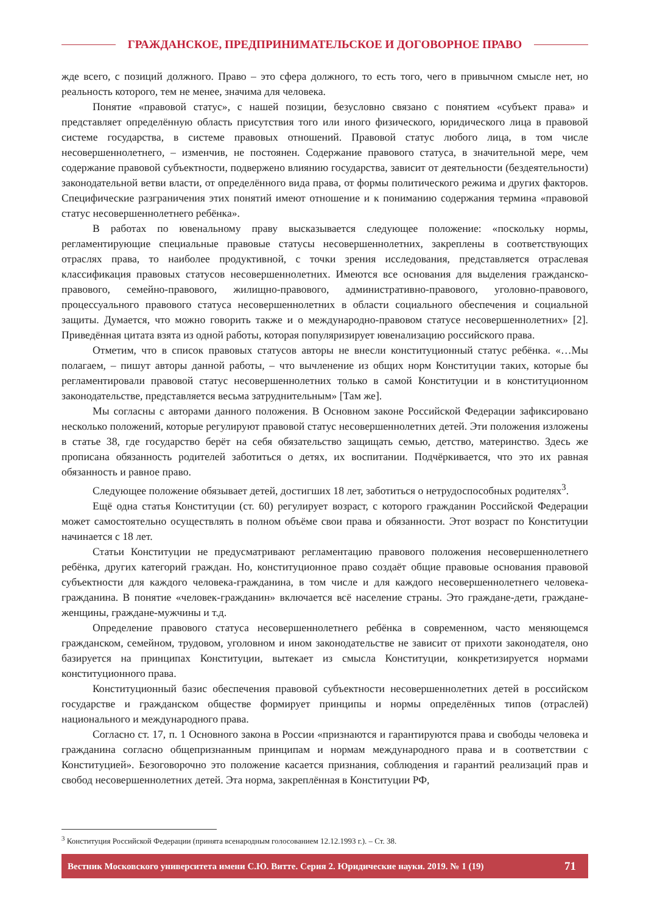ГРАЖДАНСКОЕ, ПРЕДПРИНИМАТЕЛЬСКОЕ И ДОГОВОРНОЕ ПРАВО
жде всего, с позиций должного. Право – это сфера должного, то есть того, чего в привычном смысле нет, но реальность которого, тем не менее, значима для человека.
Понятие «правовой статус», с нашей позиции, безусловно связано с понятием «субъект права» и представляет определённую область присутствия того или иного физического, юридического лица в правовой системе государства, в системе правовых отношений. Правовой статус любого лица, в том числе несовершеннолетнего, – изменчив, не постоянен. Содержание правового статуса, в значительной мере, чем содержание правовой субъектности, подвержено влиянию государства, зависит от деятельности (бездеятельности) законодательной ветви власти, от определённого вида права, от формы политического режима и других факторов. Специфические разграничения этих понятий имеют отношение и к пониманию содержания термина «правовой статус несовершеннолетнего ребёнка».
В работах по ювенальному праву высказывается следующее положение: «поскольку нормы, регламентирующие специальные правовые статусы несовершеннолетних, закреплены в соответствующих отраслях права, то наиболее продуктивной, с точки зрения исследования, представляется отраслевая классификация правовых статусов несовершеннолетних. Имеются все основания для выделения гражданско-правового, семейно-правового, жилищно-правового, административно-правового, уголовно-правового, процессуального правового статуса несовершеннолетних в области социального обеспечения и социальной защиты. Думается, что можно говорить также и о международно-правовом статусе несовершеннолетних» [2]. Приведённая цитата взята из одной работы, которая популяризирует ювенализацию российского права.
Отметим, что в список правовых статусов авторы не внесли конституционный статус ребёнка. «…Мы полагаем, – пишут авторы данной работы, – что вычленение из общих норм Конституции таких, которые бы регламентировали правовой статус несовершеннолетних только в самой Конституции и в конституционном законодательстве, представляется весьма затруднительным» [Там же].
Мы согласны с авторами данного положения. В Основном законе Российской Федерации зафиксировано несколько положений, которые регулируют правовой статус несовершеннолетних детей. Эти положения изложены в статье 38, где государство берёт на себя обязательство защищать семью, детство, материнство. Здесь же прописана обязанность родителей заботиться о детях, их воспитании. Подчёркивается, что это их равная обязанность и равное право.
Следующее положение обязывает детей, достигших 18 лет, заботиться о нетрудоспособных родителях<sup>3</sup>.
Ещё одна статья Конституции (ст. 60) регулирует возраст, с которого гражданин Российской Федерации может самостоятельно осуществлять в полном объёме свои права и обязанности. Этот возраст по Конституции начинается с 18 лет.
Статьи Конституции не предусматривают регламентацию правового положения несовершеннолетнего ребёнка, других категорий граждан. Но, конституционное право создаёт общие правовые основания правовой субъектности для каждого человека-гражданина, в том числе и для каждого несовершеннолетнего человека-гражданина. В понятие «человек-гражданин» включается всё население страны. Это граждане-дети, граждане-женщины, граждане-мужчины и т.д.
Определение правового статуса несовершеннолетнего ребёнка в современном, часто меняющемся гражданском, семейном, трудовом, уголовном и ином законодательстве не зависит от прихоти законодателя, оно базируется на принципах Конституции, вытекает из смысла Конституции, конкретизируется нормами конституционного права.
Конституционный базис обеспечения правовой субъектности несовершеннолетних детей в российском государстве и гражданском обществе формирует принципы и нормы определённых типов (отраслей) национального и международного права.
Согласно ст. 17, п. 1 Основного закона в России «признаются и гарантируются права и свободы человека и гражданина согласно общепризнанным принципам и нормам международного права и в соответствии с Конституцией». Безоговорочно это положение касается признания, соблюдения и гарантий реализаций прав и свобод несовершеннолетних детей. Эта норма, закреплённая в Конституции РФ,
<sup>3</sup> Конституция Российской Федерации (принята всенародным голосованием 12.12.1993 г.). – Ст. 38.
Вестник Московского университета имени С.Ю. Витте. Серия 2. Юридические науки. 2019. № 1 (19) 71